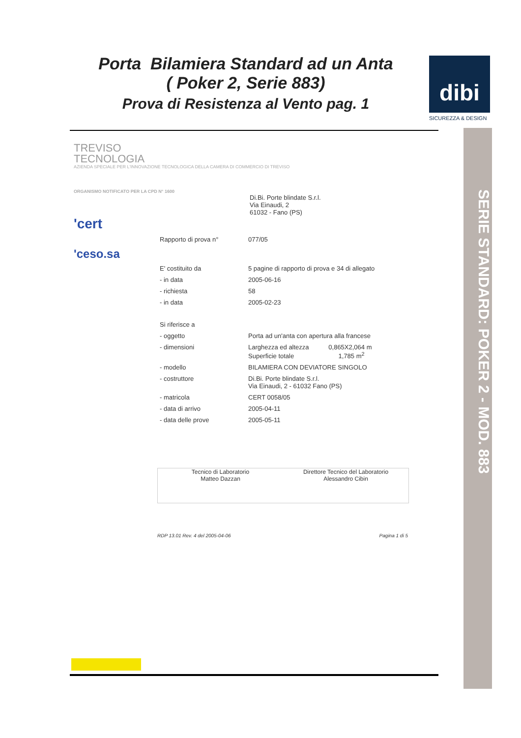Porta Bilamiera Standard ad un Anta
( Poker 2, Serie 883)
Prova di Resistenza al Vento pag. 1
dibi
SICUREZZA & DESIGN
SERIE STANDARD: POKER 2 - MOD. 883
TREVISO
TECNOLOGIA
AZIENDA SPECIALE PER L'INNOVAZIONE TECNOLOGICA DELLA CAMERA DI COMMERCIO DI TREVISO
ORGANISMO NOTIFICATO PER LA CPD N° 1600
Di.Bi. Porte blindate S.r.l.
Via Einaudi, 2
61032 - Fano (PS)
'cert
Rapporto di prova n° 077/05
'ceso.sa
E' costituito da 5 pagine di rapporto di prova e 34 di allegato
- in data 2005-06-16
- richiesta 58
- in data 2005-02-23
Si riferisce a
- oggetto Porta ad un'anta con apertura alla francese
- dimensioni Larghezza ed altezza 0,865X2,064 m
Superficie totale 1,785 m<sup>2</sup>
- modello BILAMIERA CON DEVIATORE SINGOLO
- costruttore Di.Bi. Porte blindate S.r.l.
Via Einaudi, 2 - 61032 Fano (PS)
- matricola CERT 0058/05
- data di arrivo 2005-04-11
- data delle prove 2005-05-11
Tecnico di Laboratorio
Matteo Dazzan
Direttore Tecnico del Laboratorio
Alessandro Cibin
RDP 13.01 Rev. 4 del 2005-04-06 Pagina 1 di 5